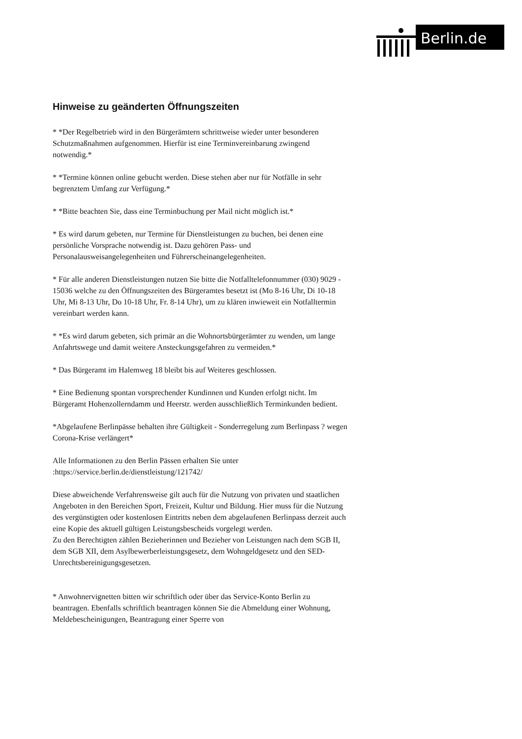Berlin.de
Hinweise zu geänderten Öffnungszeiten
* *Der Regelbetrieb wird in den Bürgerämtern schrittweise wieder unter besonderen Schutzmaßnahmen aufgenommen. Hierfür ist eine Terminvereinbarung zwingend notwendig.*
* *Termine können online gebucht werden. Diese stehen aber nur für Notfälle in sehr begrenztem Umfang zur Verfügung.*
* *Bitte beachten Sie, dass eine Terminbuchung per Mail nicht möglich ist.*
* Es wird darum gebeten, nur Termine für Dienstleistungen zu buchen, bei denen eine persönliche Vorsprache notwendig ist. Dazu gehören Pass- und Personalausweisangelegenheiten und Führerscheinangelegenheiten.
* Für alle anderen Dienstleistungen nutzen Sie bitte die Notfalltelefonnummer (030) 9029 - 15036 welche zu den Öffnungszeiten des Bürgeramtes besetzt ist (Mo 8-16 Uhr, Di 10-18 Uhr, Mi 8-13 Uhr, Do 10-18 Uhr, Fr. 8-14 Uhr), um zu klären inwieweit ein Notfalltermin vereinbart werden kann.
* *Es wird darum gebeten, sich primär an die Wohnortsbürgerämter zu wenden, um lange Anfahrtswege und damit weitere Ansteckungsgefahren zu vermeiden.*
* Das Bürgeramt im Halemweg 18 bleibt bis auf Weiteres geschlossen.
* Eine Bedienung spontan vorsprechender Kundinnen und Kunden erfolgt nicht. Im Bürgeramt Hohenzollerndamm und Heerstr. werden ausschließlich Terminkunden bedient.
*Abgelaufene Berlinpässe behalten ihre Gültigkeit - Sonderregelung zum Berlinpass ? wegen Corona-Krise verlängert*
Alle Informationen zu den Berlin Pässen erhalten Sie unter :https://service.berlin.de/dienstleistung/121742/
Diese abweichende Verfahrensweise gilt auch für die Nutzung von privaten und staatlichen Angeboten in den Bereichen Sport, Freizeit, Kultur und Bildung. Hier muss für die Nutzung des vergünstigten oder kostenlosen Eintritts neben dem abgelaufenen Berlinpass derzeit auch eine Kopie des aktuell gültigen Leistungsbescheids vorgelegt werden.
Zu den Berechtigten zählen Bezieherinnen und Bezieher von Leistungen nach dem SGB II, dem SGB XII, dem Asylbewerberleistungsgesetz, dem Wohngeldgesetz und den SED-Unrechtsbereinigungsgesetzen.
* Anwohnervignetten bitten wir schriftlich oder über das Service-Konto Berlin zu beantragen. Ebenfalls schriftlich beantragen können Sie die Abmeldung einer Wohnung, Meldebescheinigungen, Beantragung einer Sperre von